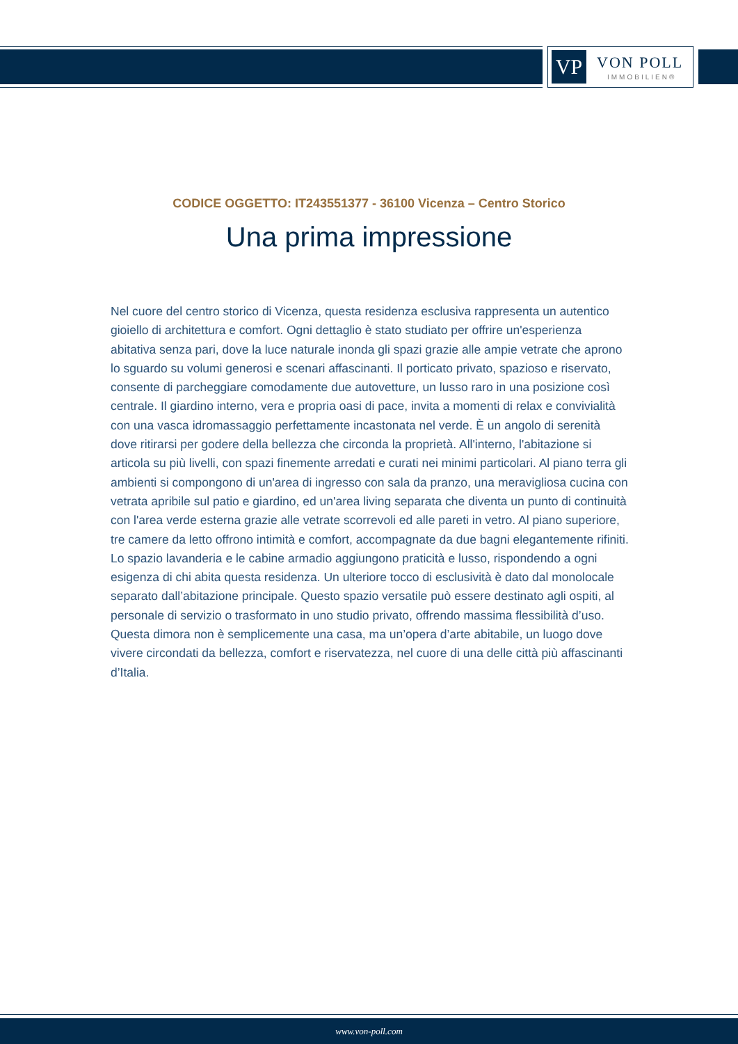VP VON POLL
IMMOBILIEN®
CODICE OGGETTO: IT243551377 - 36100 Vicenza – Centro Storico
Una prima impressione
Nel cuore del centro storico di Vicenza, questa residenza esclusiva rappresenta un autentico gioiello di architettura e comfort. Ogni dettaglio è stato studiato per offrire un'esperienza abitativa senza pari, dove la luce naturale inonda gli spazi grazie alle ampie vetrate che aprono lo sguardo su volumi generosi e scenari affascinanti. Il porticato privato, spazioso e riservato, consente di parcheggiare comodamente due autovetture, un lusso raro in una posizione così centrale. Il giardino interno, vera e propria oasi di pace, invita a momenti di relax e convivialità con una vasca idromassaggio perfettamente incastonata nel verde. È un angolo di serenità dove ritirarsi per godere della bellezza che circonda la proprietà. All'interno, l'abitazione si articola su più livelli, con spazi finemente arredati e curati nei minimi particolari. Al piano terra gli ambienti si compongono di un'area di ingresso con sala da pranzo, una meravigliosa cucina con vetrata apribile sul patio e giardino, ed un'area living separata che diventa un punto di continuità con l'area verde esterna grazie alle vetrate scorrevoli ed alle pareti in vetro. Al piano superiore, tre camere da letto offrono intimità e comfort, accompagnate da due bagni elegantemente rifiniti. Lo spazio lavanderia e le cabine armadio aggiungono praticità e lusso, rispondendo a ogni esigenza di chi abita questa residenza. Un ulteriore tocco di esclusività è dato dal monolocale separato dall’abitazione principale. Questo spazio versatile può essere destinato agli ospiti, al personale di servizio o trasformato in uno studio privato, offrendo massima flessibilità d’uso. Questa dimora non è semplicemente una casa, ma un’opera d’arte abitabile, un luogo dove vivere circondati da bellezza, comfort e riservatezza, nel cuore di una delle città più affascinanti d’Italia.
www.von-poll.com